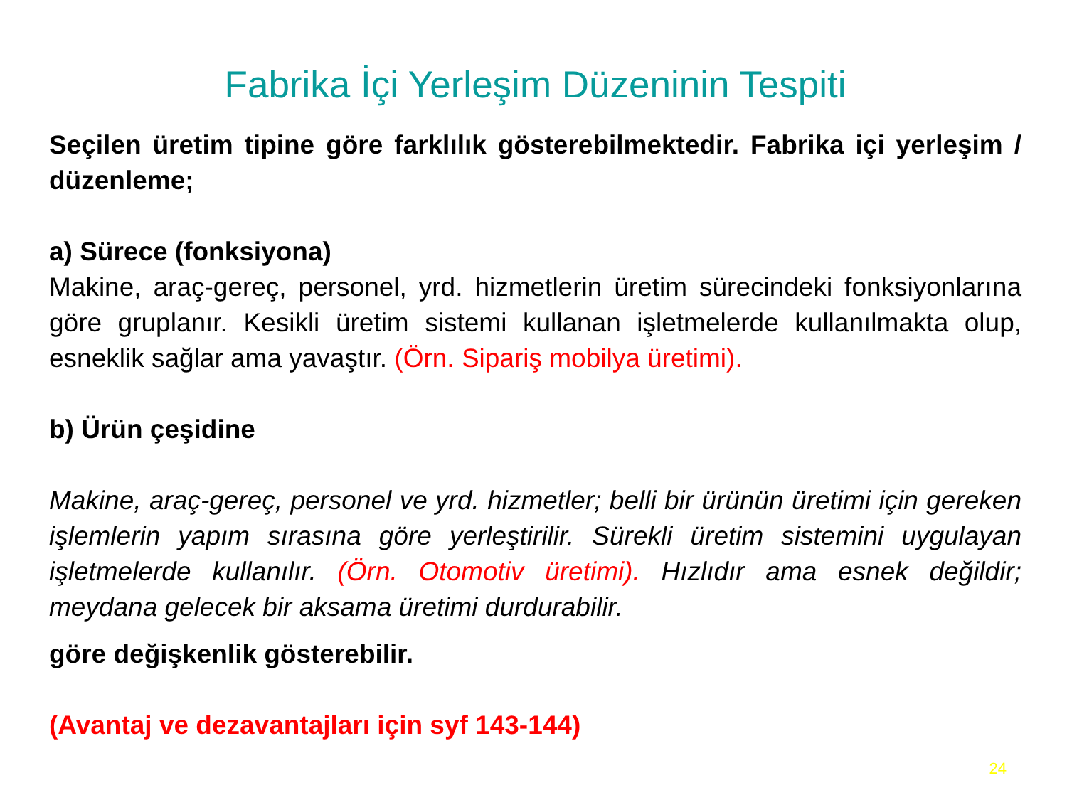Fabrika İçi Yerleşim Düzeninin Tespiti
Seçilen üretim tipine göre farklılık gösterebilmektedir. Fabrika içi yerleşim / düzenleme;
a) Sürece (fonksiyona)
Makine, araç-gereç, personel, yrd. hizmetlerin üretim sürecindeki fonksiyonlarına göre gruplanır. Kesikli üretim sistemi kullanan işletmelerde kullanılmakta olup, esneklik sağlar ama yavaştır. (Örn. Sipariş mobilya üretimi).
b) Ürün çeşidine
Makine, araç-gereç, personel ve yrd. hizmetler; belli bir ürünün üretimi için gereken işlemlerin yapım sırasına göre yerleştirilir. Sürekli üretim sistemini uygulayan işletmelerde kullanılır. (Örn. Otomotiv üretimi). Hızlıdır ama esnek değildir; meydana gelecek bir aksama üretimi durdurabilir.
göre değişkenlik gösterebilir.
(Avantaj ve dezavantajları için syf 143-144)
24